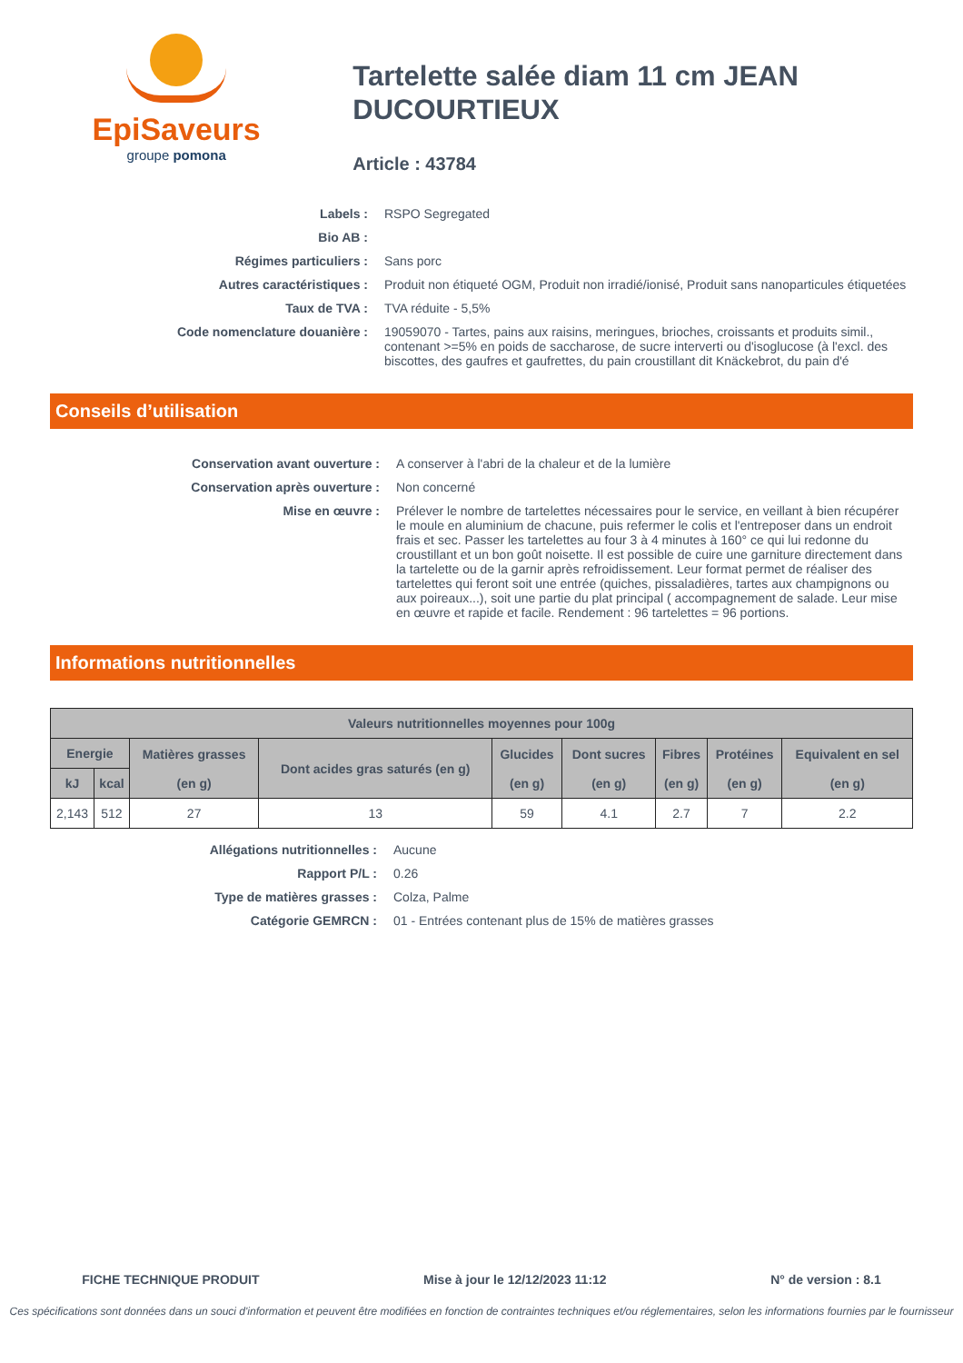EpiSaveurs
groupe pomona
Tartelette salée diam 11 cm JEAN DUCOURTIEUX
Article : 43784
Labels :
RSPO Segregated
Bio AB :
Régimes particuliers :
Sans porc
Autres caractéristiques :
Produit non étiqueté OGM, Produit non irradié/ionisé, Produit sans nanoparticules étiquetées
Taux de TVA :
TVA réduite - 5,5%
Code nomenclature douanière :
19059070 - Tartes, pains aux raisins, meringues, brioches, croissants et produits simil., contenant >=5% en poids de saccharose, de sucre interverti ou d'isoglucose (à l'excl. des biscottes, des gaufres et gaufrettes, du pain croustillant dit Knäckebrot, du pain d'é
Conseils d’utilisation
Conservation avant ouverture :
A conserver à l'abri de la chaleur et de la lumière
Conservation après ouverture :
Non concerné
Mise en œuvre :
Prélever le nombre de tartelettes nécessaires pour le service, en veillant à bien récupérer le moule en aluminium de chacune, puis refermer le colis et l'entreposer dans un endroit frais et sec. Passer les tartelettes au four 3 à 4 minutes à 160° ce qui lui redonne du croustillant et un bon goût noisette. Il est possible de cuire une garniture directement dans la tartelette ou de la garnir après refroidissement. Leur format permet de réaliser des tartelettes qui feront soit une entrée (quiches, pissaladières, tartes aux champignons ou aux poireaux...), soit une partie du plat principal ( accompagnement de salade. Leur mise en œuvre et rapide et facile. Rendement : 96 tartelettes = 96 portions.
Informations nutritionnelles
| Valeurs nutritionnelles moyennes pour 100g | | | | | | | | |
| --- | --- | --- | --- | --- | --- | --- | --- | --- |
| Energie | | Matières grasses (en g) | Dont acides gras saturés (en g) | Glucides (en g) | Dont sucres (en g) | Fibres (en g) | Protéines (en g) | Equivalent en sel (en g) |
| kJ | kcal | | | | | | | |
| 2,143 | 512 | 27 | 13 | 59 | 4.1 | 2.7 | 7 | 2.2 |
Allégations nutritionnelles :
Aucune
Rapport P/L :
0.26
Type de matières grasses :
Colza, Palme
Catégorie GEMRCN :
01 - Entrées contenant plus de 15% de matières grasses
FICHE TECHNIQUE PRODUIT Mise à jour le 12/12/2023 11:12 N° de version : 8.1
Ces spécifications sont données dans un souci d'information et peuvent être modifiées en fonction de contraintes techniques et/ou réglementaires, selon les informations fournies par le fournisseur